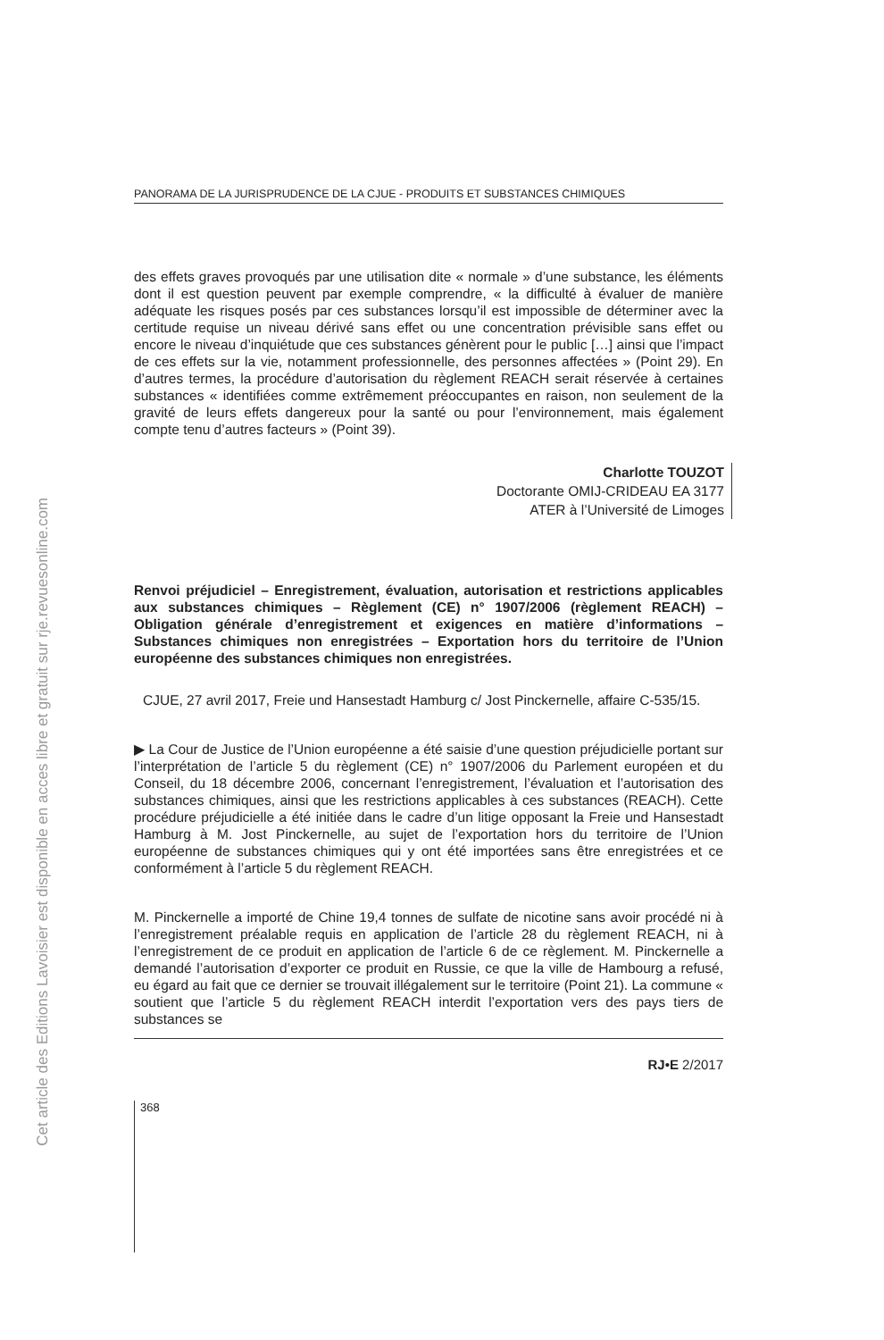Cet article des Editions Lavoisier est disponible en acces libre et gratuit sur rje.revuesonline.com
PANORAMA DE LA JURISPRUDENCE DE LA CJUE - PRODUITS ET SUBSTANCES CHIMIQUES
des effets graves provoqués par une utilisation dite « normale » d’une substance, les éléments dont il est question peuvent par exemple comprendre, « la difficulté à évaluer de manière adéquate les risques posés par ces substances lorsqu’il est impossible de déterminer avec la certitude requise un niveau dérivé sans effet ou une concentration prévisible sans effet ou encore le niveau d’inquiétude que ces substances génèrent pour le public […] ainsi que l’impact de ces effets sur la vie, notamment professionnelle, des personnes affectées » (Point 29). En d’autres termes, la procédure d’autorisation du règlement REACH serait réservée à certaines substances « identifiées comme extrêmement préoccupantes en raison, non seulement de la gravité de leurs effets dangereux pour la santé ou pour l’environnement, mais également compte tenu d’autres facteurs » (Point 39).
Charlotte TOUZOT
Doctorante OMIJ-CRIDEAU EA 3177
ATER à l’Université de Limoges
Renvoi préjudiciel – Enregistrement, évaluation, autorisation et restrictions applicables aux substances chimiques – Règlement (CE) n° 1907/2006 (règlement REACH) – Obligation générale d’enregistrement et exigences en matière d’informations – Substances chimiques non enregistrées – Exportation hors du territoire de l’Union européenne des substances chimiques non enregistrées.
CJUE, 27 avril 2017, Freie und Hansestadt Hamburg c/ Jost Pinckernelle, affaire C-535/15.
▶ La Cour de Justice de l’Union européenne a été saisie d’une question préjudicielle portant sur l’interprétation de l’article 5 du règlement (CE) n° 1907/2006 du Parlement européen et du Conseil, du 18 décembre 2006, concernant l’enregistrement, l’évaluation et l’autorisation des substances chimiques, ainsi que les restrictions applicables à ces substances (REACH). Cette procédure préjudicielle a été initiée dans le cadre d’un litige opposant la Freie und Hansestadt Hamburg à M. Jost Pinckernelle, au sujet de l’exportation hors du territoire de l’Union européenne de substances chimiques qui y ont été importées sans être enregistrées et ce conformément à l’article 5 du règlement REACH.
M. Pinckernelle a importé de Chine 19,4 tonnes de sulfate de nicotine sans avoir procédé ni à l’enregistrement préalable requis en application de l’article 28 du règlement REACH, ni à l’enregistrement de ce produit en application de l’article 6 de ce règlement. M. Pinckernelle a demandé l’autorisation d’exporter ce produit en Russie, ce que la ville de Hambourg a refusé, eu égard au fait que ce dernier se trouvait illégalement sur le territoire (Point 21). La commune « soutient que l’article 5 du règlement REACH interdit l’exportation vers des pays tiers de substances se
RJ•E 2/2017
368